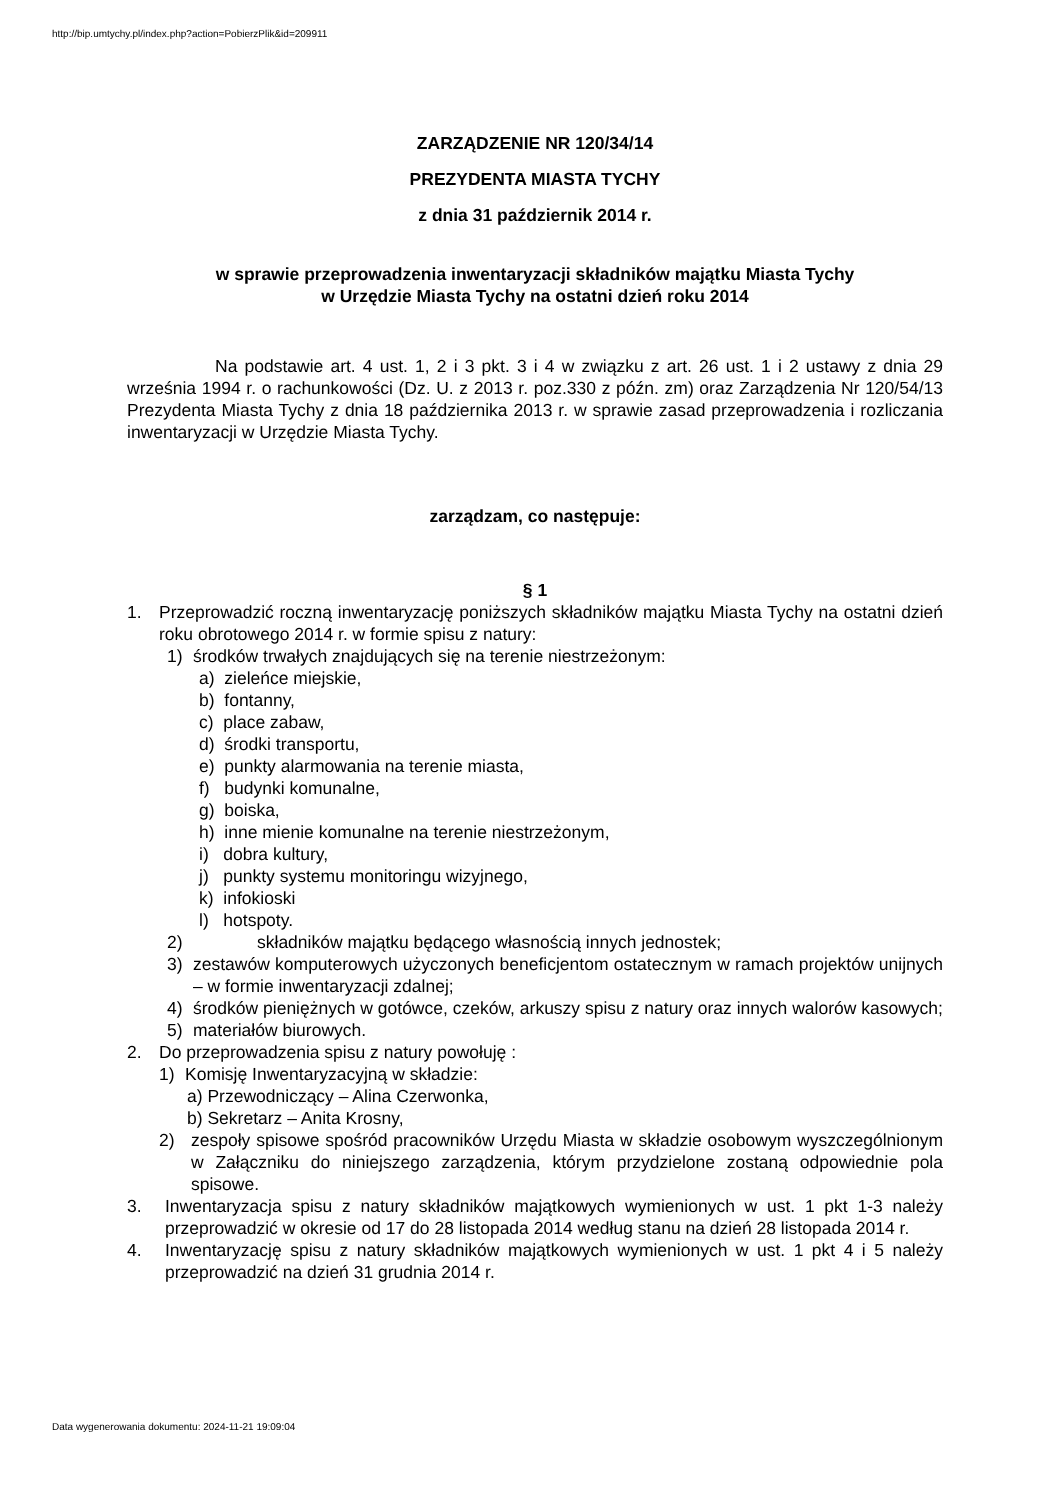http://bip.umtychy.pl/index.php?action=PobierzPlik&id=209911
ZARZĄDZENIE NR 120/34/14
PREZYDENTA MIASTA TYCHY
z dnia 31 październik 2014 r.
w sprawie przeprowadzenia inwentaryzacji składników majątku Miasta Tychy
w Urzędzie Miasta Tychy na ostatni dzień roku 2014
Na podstawie art. 4 ust. 1, 2 i 3 pkt. 3 i 4 w związku z art. 26 ust. 1 i 2 ustawy z dnia 29 września 1994 r. o rachunkowości (Dz. U. z 2013 r. poz.330 z późn. zm) oraz Zarządzenia Nr 120/54/13 Prezydenta Miasta Tychy z dnia 18 października 2013 r. w sprawie zasad przeprowadzenia i rozliczania inwentaryzacji w Urzędzie Miasta Tychy.
zarządzam, co następuje:
§ 1
1. Przeprowadzić roczną inwentaryzację poniższych składników majątku Miasta Tychy na ostatni dzień roku obrotowego 2014 r. w formie spisu z natury:
1) środków trwałych znajdujących się na terenie niestrzeżonym:
a) zieleńce miejskie,
b) fontanny,
c) place zabaw,
d) środki transportu,
e) punkty alarmowania na terenie miasta,
f) budynki komunalne,
g) boiska,
h) inne mienie komunalne na terenie niestrzeżonym,
i) dobra kultury,
j) punkty systemu monitoringu wizyjnego,
k) infokioski
l) hotspoty.
2) składników majątku będącego własnością innych jednostek;
3) zestawów komputerowych użyczonych beneficjentom ostatecznym w ramach projektów unijnych – w formie inwentaryzacji zdalnej;
4) środków pieniężnych w gotówce, czeków, arkuszy spisu z natury oraz innych walorów kasowych;
5) materiałów biurowych.
2. Do przeprowadzenia spisu z natury powołuję :
1) Komisję Inwentaryzacyjną w składzie:
a) Przewodniczący – Alina Czerwonka,
b) Sekretarz – Anita Krosny,
2) zespoły spisowe spośród pracowników Urzędu Miasta w składzie osobowym wyszczególnionym w Załączniku do niniejszego zarządzenia, którym przydzielone zostaną odpowiednie pola spisowe.
3. Inwentaryzacja spisu z natury składników majątkowych wymienionych w ust. 1 pkt 1-3 należy przeprowadzić w okresie od 17 do 28 listopada 2014 według stanu na dzień 28 listopada 2014 r.
4. Inwentaryzację spisu z natury składników majątkowych wymienionych w ust. 1 pkt 4 i 5 należy przeprowadzić na dzień 31 grudnia 2014 r.
Data wygenerowania dokumentu: 2024-11-21 19:09:04